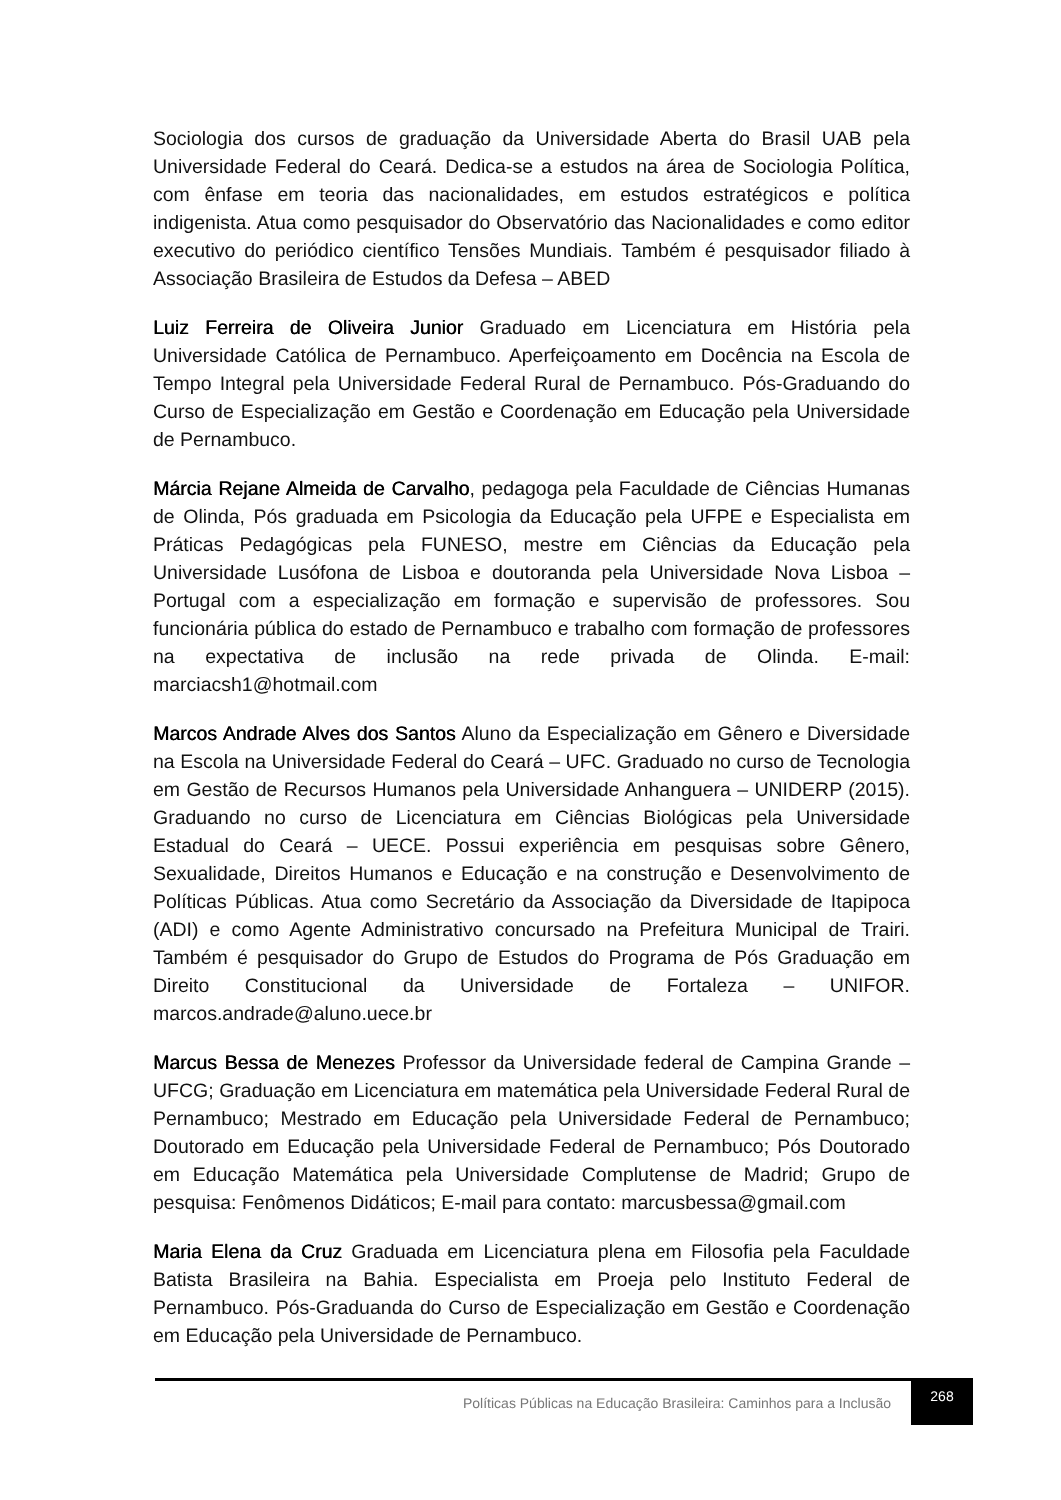Sociologia dos cursos de graduação da Universidade Aberta do Brasil UAB pela Universidade Federal do Ceará. Dedica-se a estudos na área de Sociologia Política, com ênfase em teoria das nacionalidades, em estudos estratégicos e política indigenista. Atua como pesquisador do Observatório das Nacionalidades e como editor executivo do periódico científico Tensões Mundiais. Também é pesquisador filiado à Associação Brasileira de Estudos da Defesa – ABED
Luiz Ferreira de Oliveira Junior Graduado em Licenciatura em História pela Universidade Católica de Pernambuco. Aperfeiçoamento em Docência na Escola de Tempo Integral pela Universidade Federal Rural de Pernambuco. Pós-Graduando do Curso de Especialização em Gestão e Coordenação em Educação pela Universidade de Pernambuco.
Márcia Rejane Almeida de Carvalho, pedagoga pela Faculdade de Ciências Humanas de Olinda, Pós graduada em Psicologia da Educação pela UFPE e Especialista em Práticas Pedagógicas pela FUNESO, mestre em Ciências da Educação pela Universidade Lusófona de Lisboa e doutoranda pela Universidade Nova Lisboa – Portugal com a especialização em formação e supervisão de professores. Sou funcionária pública do estado de Pernambuco e trabalho com formação de professores na expectativa de inclusão na rede privada de Olinda. E-mail: marciacsh1@hotmail.com
Marcos Andrade Alves dos Santos Aluno da Especialização em Gênero e Diversidade na Escola na Universidade Federal do Ceará – UFC. Graduado no curso de Tecnologia em Gestão de Recursos Humanos pela Universidade Anhanguera – UNIDERP (2015). Graduando no curso de Licenciatura em Ciências Biológicas pela Universidade Estadual do Ceará – UECE. Possui experiência em pesquisas sobre Gênero, Sexualidade, Direitos Humanos e Educação e na construção e Desenvolvimento de Políticas Públicas. Atua como Secretário da Associação da Diversidade de Itapipoca (ADI) e como Agente Administrativo concursado na Prefeitura Municipal de Trairi. Também é pesquisador do Grupo de Estudos do Programa de Pós Graduação em Direito Constitucional da Universidade de Fortaleza – UNIFOR. marcos.andrade@aluno.uece.br
Marcus Bessa de Menezes Professor da Universidade federal de Campina Grande – UFCG; Graduação em Licenciatura em matemática pela Universidade Federal Rural de Pernambuco; Mestrado em Educação pela Universidade Federal de Pernambuco; Doutorado em Educação pela Universidade Federal de Pernambuco; Pós Doutorado em Educação Matemática pela Universidade Complutense de Madrid; Grupo de pesquisa: Fenômenos Didáticos; E-mail para contato: marcusbessa@gmail.com
Maria Elena da Cruz Graduada em Licenciatura plena em Filosofia pela Faculdade Batista Brasileira na Bahia. Especialista em Proeja pelo Instituto Federal de Pernambuco. Pós-Graduanda do Curso de Especialização em Gestão e Coordenação em Educação pela Universidade de Pernambuco.
Políticas Públicas na Educação Brasileira: Caminhos para a Inclusão
268